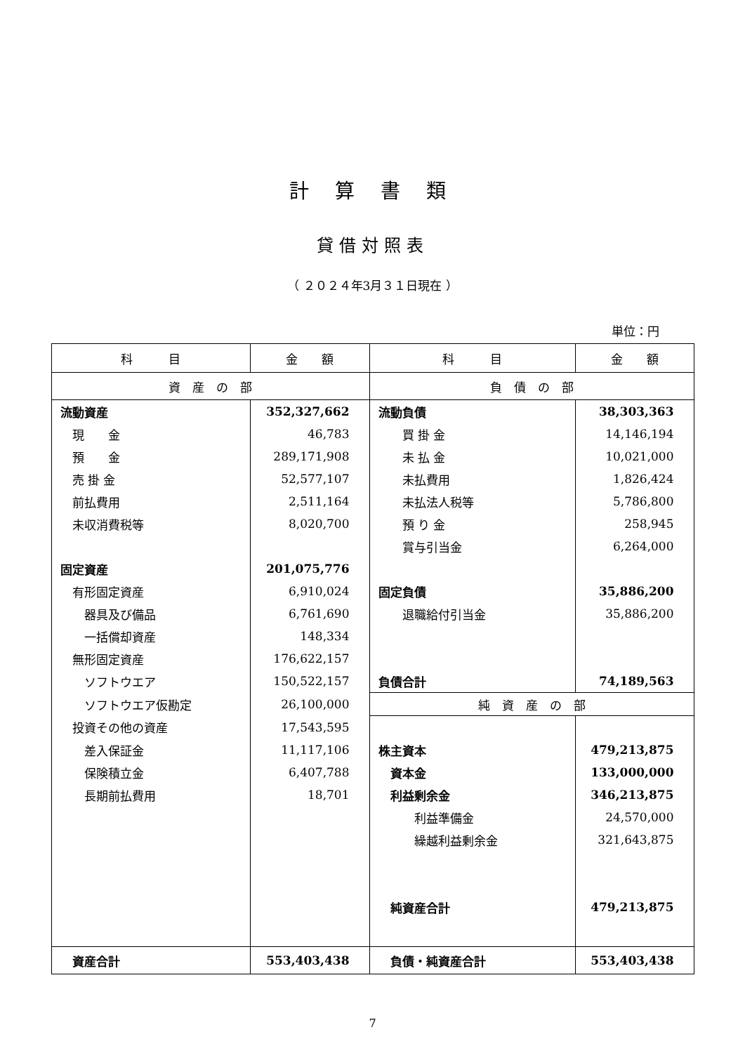計 算 書 類
貸借対照表
（ ２０２４年3月３１日現在 ）
単位：円
| 科 目 | 金 額 | 科 目 | 金 額 |
| --- | --- | --- | --- |
| 資 産 の 部 | | 負 債 の 部 | |
| 流動資産 | 352,327,662 | 流動負債 | 38,303,363 |
| 現 金 | 46,783 | 買 掛 金 | 14,146,194 |
| 預 金 | 289,171,908 | 未 払 金 | 10,021,000 |
| 売 掛 金 | 52,577,107 | 未払費用 | 1,826,424 |
| 前払費用 | 2,511,164 | 未払法人税等 | 5,786,800 |
| 未収消費税等 | 8,020,700 | 預 り 金 | 258,945 |
| | | 賞与引当金 | 6,264,000 |
| 固定資産 | 201,075,776 | | |
| 有形固定資産 | 6,910,024 | 固定負債 | 35,886,200 |
| 器具及び備品 | 6,761,690 | 退職給付引当金 | 35,886,200 |
| 一括償却資産 | 148,334 | | |
| 無形固定資産 | 176,622,157 | | |
| ソフトウエア | 150,522,157 | 負債合計 | 74,189,563 |
| ソフトウエア仮勘定 | 26,100,000 | 純 資 産 の 部 | |
| 投資その他の資産 | 17,543,595 | | |
| 差入保証金 | 11,117,106 | 株主資本 | 479,213,875 |
| 保険積立金 | 6,407,788 | 資本金 | 133,000,000 |
| 長期前払費用 | 18,701 | 利益剰余金 | 346,213,875 |
| | | 利益準備金 | 24,570,000 |
| | | 繰越利益剰余金 | 321,643,875 |
| | | 純資産合計 | 479,213,875 |
| 資産合計 | 553,403,438 | 負債・純資産合計 | 553,403,438 |
7